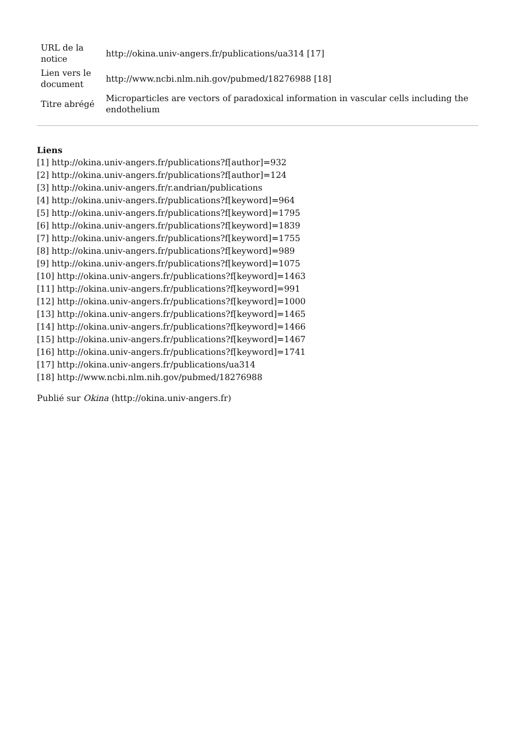| URL de la notice | http://okina.univ-angers.fr/publications/ua314 [17] |
| Lien vers le document | http://www.ncbi.nlm.nih.gov/pubmed/18276988 [18] |
| Titre abrégé | Microparticles are vectors of paradoxical information in vascular cells including the endothelium |
Liens
[1] http://okina.univ-angers.fr/publications?f[author]=932
[2] http://okina.univ-angers.fr/publications?f[author]=124
[3] http://okina.univ-angers.fr/r.andrian/publications
[4] http://okina.univ-angers.fr/publications?f[keyword]=964
[5] http://okina.univ-angers.fr/publications?f[keyword]=1795
[6] http://okina.univ-angers.fr/publications?f[keyword]=1839
[7] http://okina.univ-angers.fr/publications?f[keyword]=1755
[8] http://okina.univ-angers.fr/publications?f[keyword]=989
[9] http://okina.univ-angers.fr/publications?f[keyword]=1075
[10] http://okina.univ-angers.fr/publications?f[keyword]=1463
[11] http://okina.univ-angers.fr/publications?f[keyword]=991
[12] http://okina.univ-angers.fr/publications?f[keyword]=1000
[13] http://okina.univ-angers.fr/publications?f[keyword]=1465
[14] http://okina.univ-angers.fr/publications?f[keyword]=1466
[15] http://okina.univ-angers.fr/publications?f[keyword]=1467
[16] http://okina.univ-angers.fr/publications?f[keyword]=1741
[17] http://okina.univ-angers.fr/publications/ua314
[18] http://www.ncbi.nlm.nih.gov/pubmed/18276988
Publié sur Okina (http://okina.univ-angers.fr)